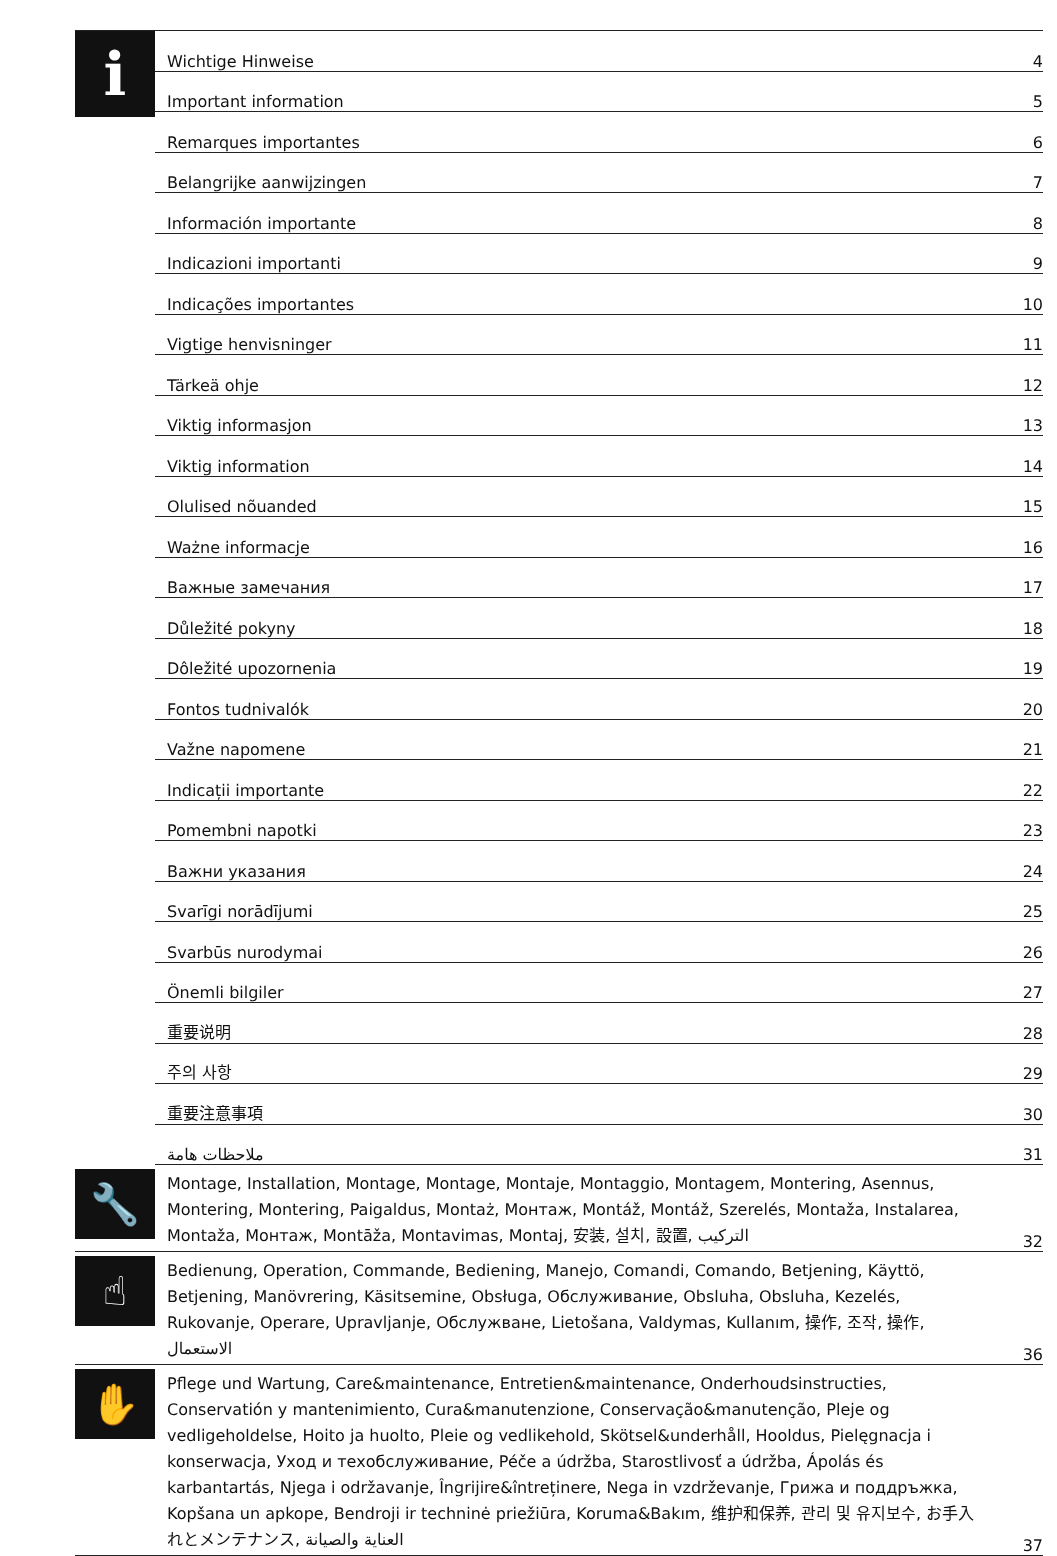| i | Wichtige Hinweise | 4 |
| | Important information | 5 |
| | Remarques importantes | 6 |
| | Belangrijke aanwijzingen | 7 |
| | Información importante | 8 |
| | Indicazioni importanti | 9 |
| | Indicações importantes | 10 |
| | Vigtige henvisninger | 11 |
| | Tärkeä ohje | 12 |
| | Viktig informasjon | 13 |
| | Viktig information | 14 |
| | Olulised nõuanded | 15 |
| | Ważne informacje | 16 |
| | Важные замечания | 17 |
| | Důležité pokyny | 18 |
| | Dôležité upozornenia | 19 |
| | Fontos tudnivalók | 20 |
| | Važne napomene | 21 |
| | Indicații importante | 22 |
| | Pomembni napotki | 23 |
| | Важни указания | 24 |
| | Svarīgi norādījumi | 25 |
| | Svarbūs nurodymai | 26 |
| | Önemli bilgiler | 27 |
| | 重要说明 | 28 |
| | 주의 사항 | 29 |
| | 重要注意事項 | 30 |
| | ملاحظات هامة | 31 |
| 🔧 | Montage, Installation, Montage, Montage, Montaje, Montaggio, Montagem, Montering, Asennus, Montering, Montering, Paigaldus, Montaż, Монтаж, Montáž, Montáž, Szerelés, Montaža, Instalarea, Montaža, Монтаж, Montāža, Montavimas, Montaj, 安装, 설치, 設置, التركيب | 32 |
| ☝ | Bedienung, Operation, Commande, Bediening, Manejo, Comandi, Comando, Betjening, Käyttö, Betjening, Manövrering, Käsitsemine, Obsługa, Обслуживание, Obsluha, Obsluha, Kezelés, Rukovanje, Operare, Upravljanje, Обслужване, Lietošana, Valdymas, Kullanım, 操作, 조작, 操作, الاستعمال | 36 |
| ✋ | Pflege und Wartung, Care&maintenance, Entretien&maintenance, Onderhoudsinstructies, Conservatión y mantenimiento, Cura&manutenzione, Conservação&manutenção, Pleje og vedligeholdelse, Hoito ja huolto, Pleie og vedlikehold, Skötsel&underhåll, Hooldus, Pielęgnacja i konserwacja, Уход и техобслуживание, Péče a údržba, Starostlivosť a údržba, Ápolás és karbantartás, Njega i održavanje, Îngrijire&întreținere, Nega in vzdrževanje, Грижа и поддръжка, Kopšana un apkope, Bendroji ir techninė priežiūra, Koruma&Bakım, 维护和保养, 관리 및 유지보수, お手入れとメンテナンス, العناية والصيانة | 37 |